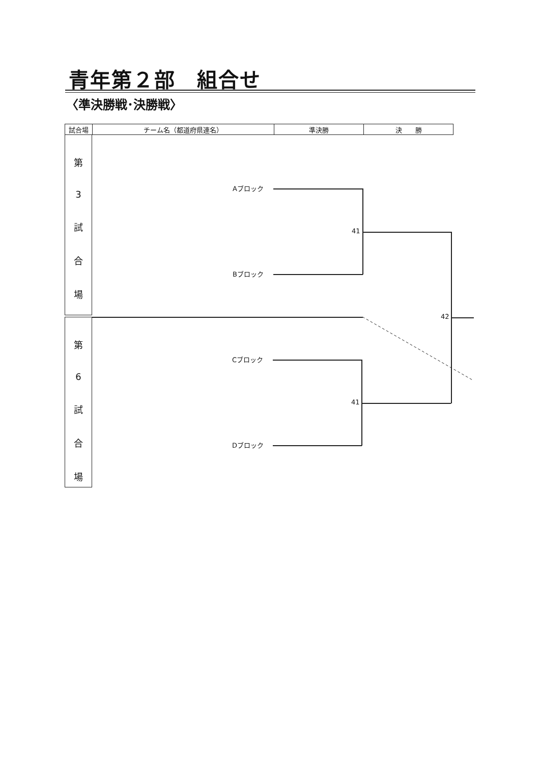青年第２部　組合せ
〈準決勝戦･決勝戦〉
| 試合場 | チーム名（都道府県連名） | 準決勝 | 決 勝 |
| --- | --- | --- | --- |
第
3
試
合
場
第
6
試
合
場
Aブロック
Bブロック
Cブロック
Dブロック
41
41
42